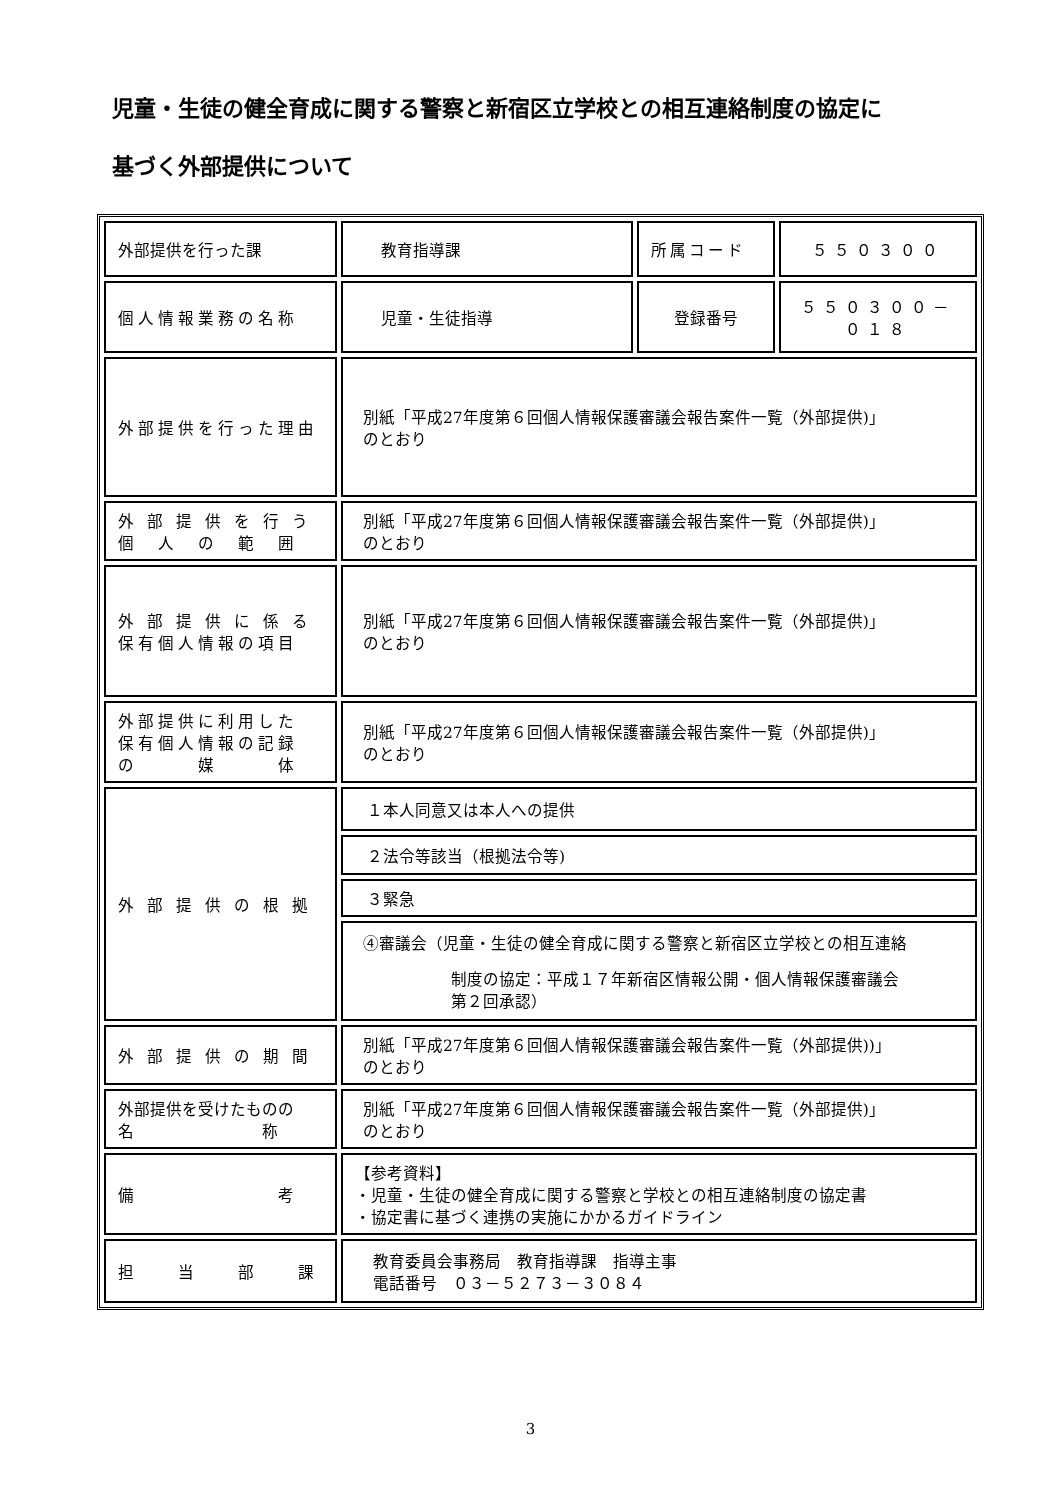児童・生徒の健全育成に関する警察と新宿区立学校との相互連絡制度の協定に
基づく外部提供について
| 外部提供を行った課 | 教育指導課 | 所属コード | ５５０３００ |
| 個人情報業務の名称 | 児童・生徒指導 | 登録番号 | ５５０３００－０１８ |
| 外部提供を行った理由 | 別紙「平成27年度第６回個人情報保護審議会報告案件一覧（外部提供)」 のとおり | | |
| 外 部 提 供 を 行 う 個 人 の 範 囲 | 別紙「平成27年度第６回個人情報保護審議会報告案件一覧（外部提供)」 のとおり | | |
| 外 部 提 供 に 係 る 保有個人情報の項目 | 別紙「平成27年度第６回個人情報保護審議会報告案件一覧（外部提供)」 のとおり | | |
| 外部提供に利用した 保有個人情報の記録 の 媒 体 | 別紙「平成27年度第６回個人情報保護審議会報告案件一覧（外部提供)」 のとおり | | |
| 外 部 提 供 の 根 拠 | １本人同意又は本人への提供 | | |
| | ２法令等該当（根拠法令等) | | |
| | ３緊急 | | |
| | ④審議会（児童・生徒の健全育成に関する警察と新宿区立学校との相互連絡 制度の協定：平成１７年新宿区情報公開・個人情報保護審議会 第２回承認） | | |
| 外 部 提 供 の 期 間 | 別紙「平成27年度第６回個人情報保護審議会報告案件一覧（外部提供))」 のとおり | | |
| 外部提供を受けたものの 名 称 | 別紙「平成27年度第６回個人情報保護審議会報告案件一覧（外部提供)」 のとおり | | |
| 備 考 | 【参考資料】 ・児童・生徒の健全育成に関する警察と学校との相互連絡制度の協定書 ・協定書に基づく連携の実施にかかるガイドライン | | |
| 担 当 部 課 | 教育委員会事務局 教育指導課 指導主事 電話番号 ０３－５２７３－３０８４ | | |
3